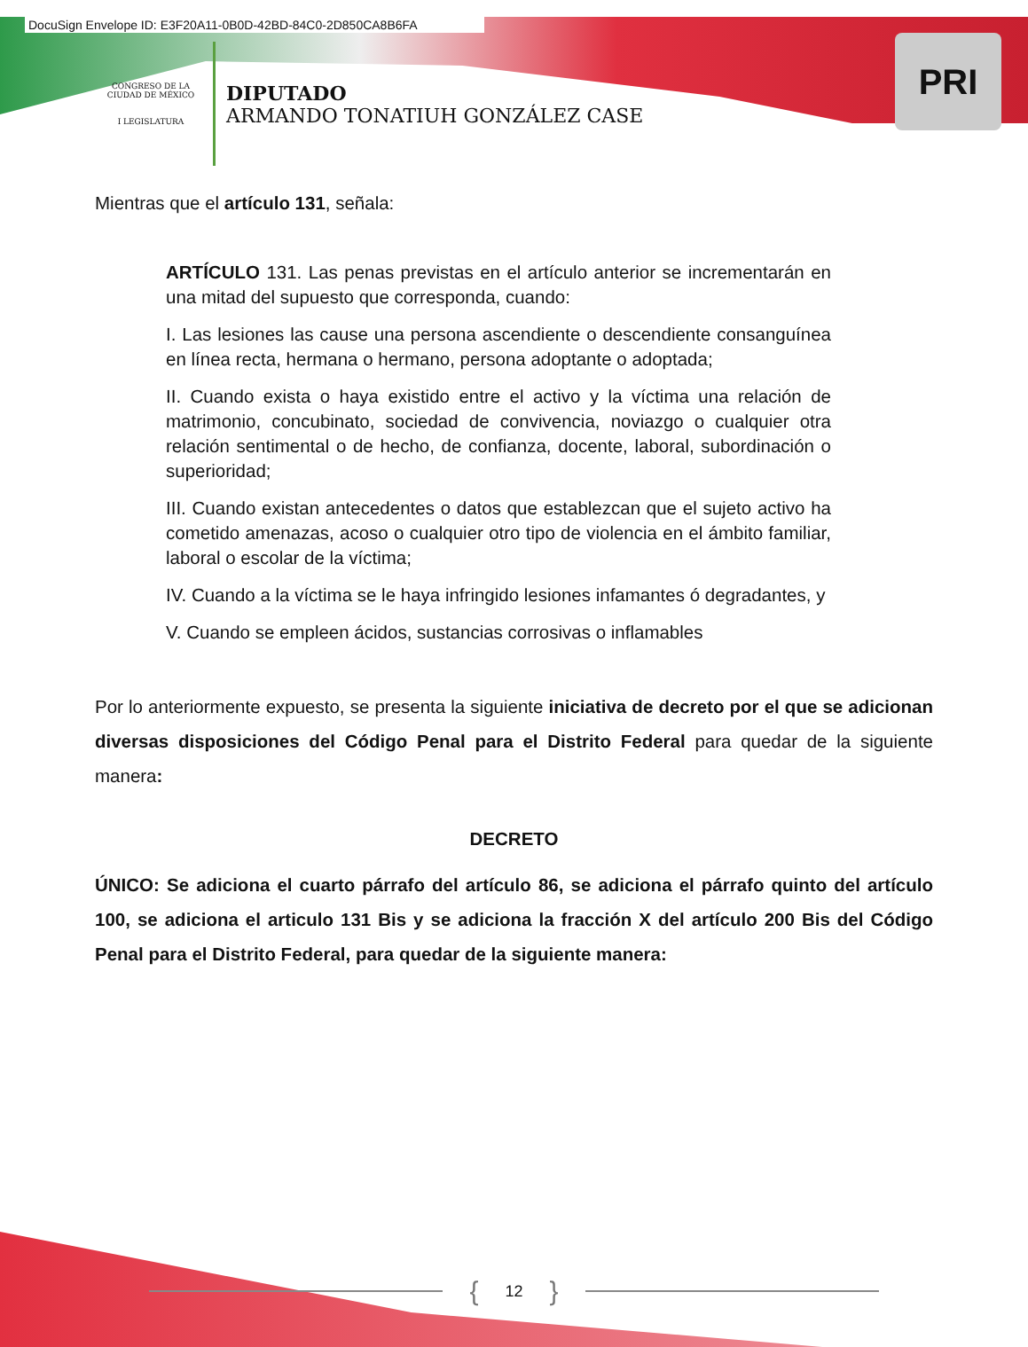DocuSign Envelope ID: E3F20A11-0B0D-42BD-84C0-2D850CA8B6FA
CONGRESO DE LA CIUDAD DE MÉXICO
I LEGISLATURA
DIPUTADO
ARMANDO TONATIUH GONZÁLEZ CASE
PRI
Mientras que el artículo 131, señala:
ARTÍCULO 131. Las penas previstas en el artículo anterior se incrementarán en una mitad del supuesto que corresponda, cuando:
I. Las lesiones las cause una persona ascendiente o descendiente consanguínea en línea recta, hermana o hermano, persona adoptante o adoptada;
II. Cuando exista o haya existido entre el activo y la víctima una relación de matrimonio, concubinato, sociedad de convivencia, noviazgo o cualquier otra relación sentimental o de hecho, de confianza, docente, laboral, subordinación o superioridad;
III. Cuando existan antecedentes o datos que establezcan que el sujeto activo ha cometido amenazas, acoso o cualquier otro tipo de violencia en el ámbito familiar, laboral o escolar de la víctima;
IV. Cuando a la víctima se le haya infringido lesiones infamantes ó degradantes, y
V. Cuando se empleen ácidos, sustancias corrosivas o inflamables
Por lo anteriormente expuesto, se presenta la siguiente iniciativa de decreto por el que se adicionan diversas disposiciones del Código Penal para el Distrito Federal para quedar de la siguiente manera:
DECRETO
ÚNICO: Se adiciona el cuarto párrafo del artículo 86, se adiciona el párrafo quinto del artículo 100, se adiciona el articulo 131 Bis y se adiciona la fracción X del artículo 200 Bis del Código Penal para el Distrito Federal, para quedar de la siguiente manera:
{ 12 }